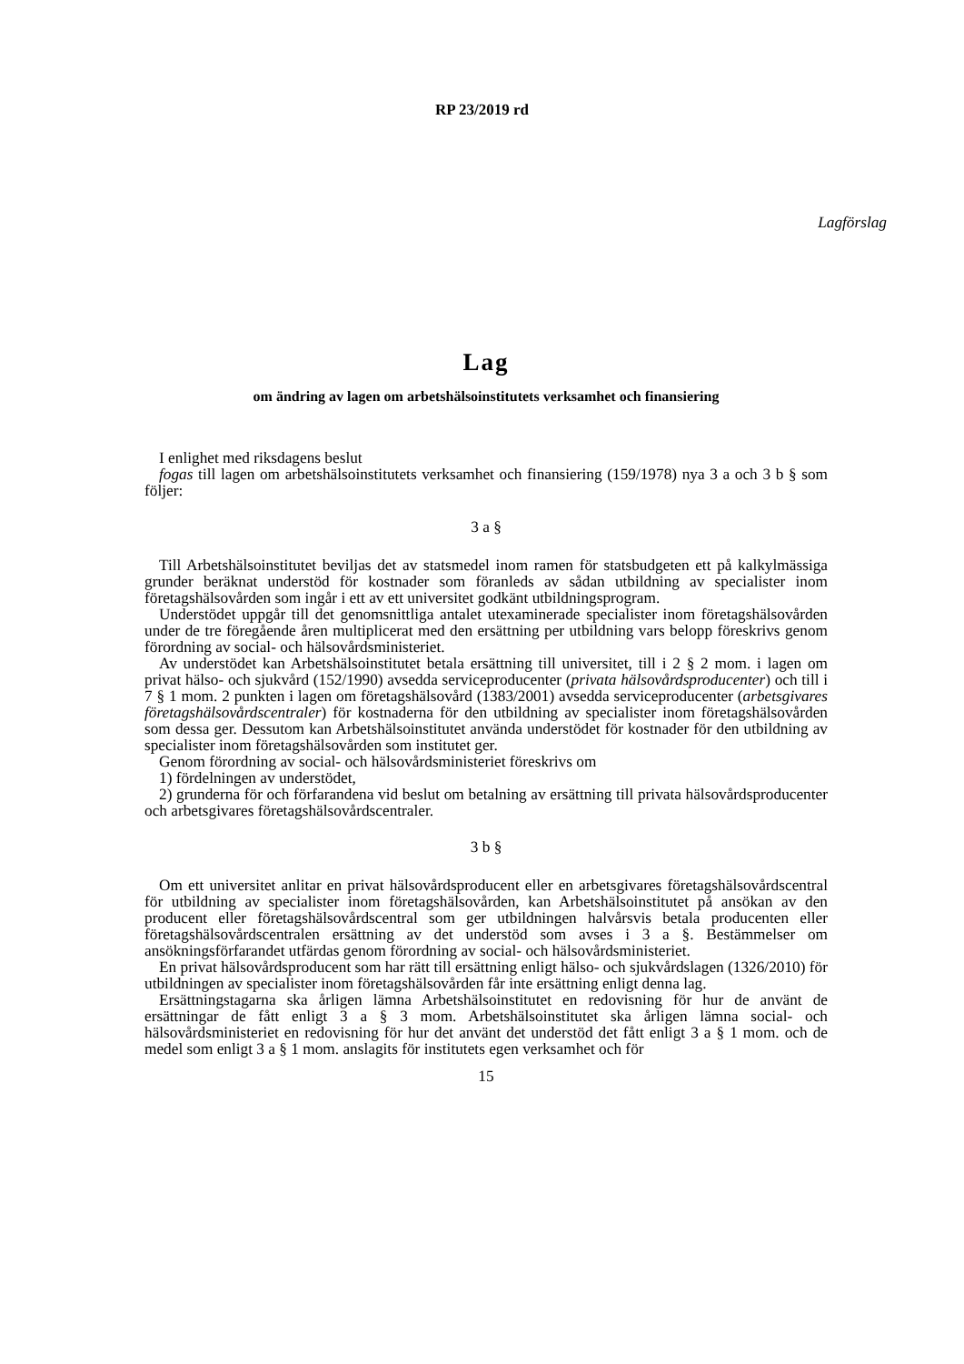RP 23/2019 rd
Lagförslag
Lag
om ändring av lagen om arbetshälsoinstitutets verksamhet och finansiering
I enlighet med riksdagens beslut
fogas till lagen om arbetshälsoinstitutets verksamhet och finansiering (159/1978) nya 3 a och 3 b § som följer:
3 a §
Till Arbetshälsoinstitutet beviljas det av statsmedel inom ramen för statsbudgeten ett på kalkylmässiga grunder beräknat understöd för kostnader som föranleds av sådan utbildning av specialister inom företagshälsovården som ingår i ett av ett universitet godkänt utbildningsprogram.
Understödet uppgår till det genomsnittliga antalet utexaminerade specialister inom företagshälsovården under de tre föregående åren multiplicerat med den ersättning per utbildning vars belopp föreskrivs genom förordning av social- och hälsovårdsministeriet.
Av understödet kan Arbetshälsoinstitutet betala ersättning till universitet, till i 2 § 2 mom. i lagen om privat hälso- och sjukvård (152/1990) avsedda serviceproducenter (privata hälsovårdsproducenter) och till i 7 § 1 mom. 2 punkten i lagen om företagshälsovård (1383/2001) avsedda serviceproducenter (arbetsgivares företagshälsovårdscentraler) för kostnaderna för den utbildning av specialister inom företagshälsovården som dessa ger. Dessutom kan Arbetshälsoinstitutet använda understödet för kostnader för den utbildning av specialister inom företagshälsovården som institutet ger.
Genom förordning av social- och hälsovårdsministeriet föreskrivs om
1) fördelningen av understödet,
2) grunderna för och förfarandena vid beslut om betalning av ersättning till privata hälsovårdsproducenter och arbetsgivares företagshälsovårdscentraler.
3 b §
Om ett universitet anlitar en privat hälsovårdsproducent eller en arbetsgivares företagshälsovårdscentral för utbildning av specialister inom företagshälsovården, kan Arbetshälsoinstitutet på ansökan av den producent eller företagshälsovårdscentral som ger utbildningen halvårsvis betala producenten eller företagshälsovårdscentralen ersättning av det understöd som avses i 3 a §. Bestämmelser om ansökningsförfarandet utfärdas genom förordning av social- och hälsovårdsministeriet.
En privat hälsovårdsproducent som har rätt till ersättning enligt hälso- och sjukvårdslagen (1326/2010) för utbildningen av specialister inom företagshälsovården får inte ersättning enligt denna lag.
Ersättningstagarna ska årligen lämna Arbetshälsoinstitutet en redovisning för hur de använt de ersättningar de fått enligt 3 a § 3 mom. Arbetshälsoinstitutet ska årligen lämna social- och hälsovårdsministeriet en redovisning för hur det använt det understöd det fått enligt 3 a § 1 mom. och de medel som enligt 3 a § 1 mom. anslagits för institutets egen verksamhet och för
15